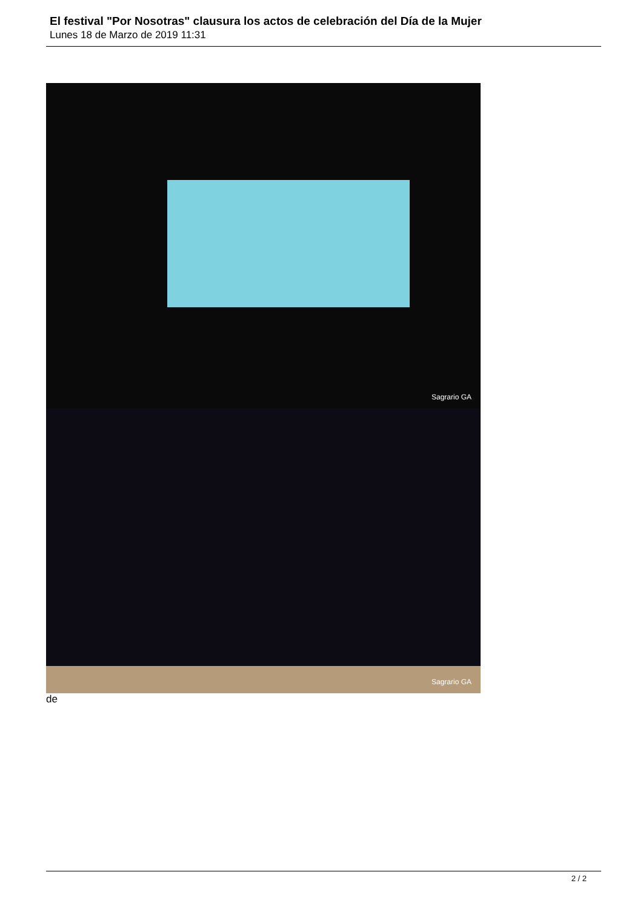El festival "Por Nosotras" clausura los actos de celebración del Día de la Mujer
Lunes 18 de Marzo de 2019 11:31
Sagrario GA
Sagrario GA
de
2 / 2